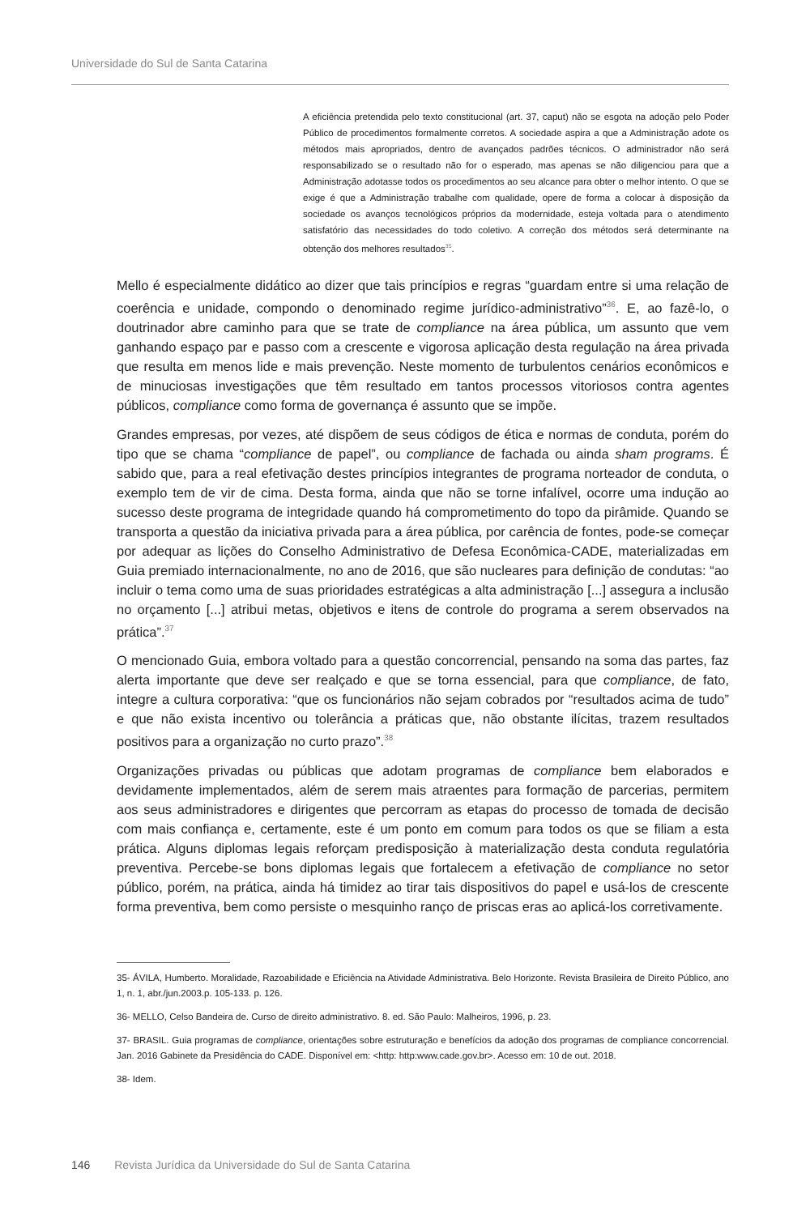Universidade do Sul de Santa Catarina
A eficiência pretendida pelo texto constitucional (art. 37, caput) não se esgota na adoção pelo Poder Público de procedimentos formalmente corretos. A sociedade aspira a que a Administração adote os métodos mais apropriados, dentro de avançados padrões técnicos. O administrador não será responsabilizado se o resultado não for o esperado, mas apenas se não diligenciou para que a Administração adotasse todos os procedimentos ao seu alcance para obter o melhor intento. O que se exige é que a Administração trabalhe com qualidade, opere de forma a colocar à disposição da sociedade os avanços tecnológicos próprios da modernidade, esteja voltada para o atendimento satisfatório das necessidades do todo coletivo. A correção dos métodos será determinante na obtenção dos melhores resultados<sup>35</sup>.
Mello é especialmente didático ao dizer que tais princípios e regras “guardam entre si uma relação de coerência e unidade, compondo o denominado regime jurídico-administrativo”<sup>36</sup>. E, ao fazê-lo, o doutrinador abre caminho para que se trate de compliance na área pública, um assunto que vem ganhando espaço par e passo com a crescente e vigorosa aplicação desta regulação na área privada que resulta em menos lide e mais prevenção. Neste momento de turbulentos cenários econômicos e de minuciosas investigações que têm resultado em tantos processos vitoriosos contra agentes públicos, compliance como forma de governança é assunto que se impõe.
Grandes empresas, por vezes, até dispõem de seus códigos de ética e normas de conduta, porém do tipo que se chama “compliance de papel”, ou compliance de fachada ou ainda sham programs. É sabido que, para a real efetivação destes princípios integrantes de programa norteador de conduta, o exemplo tem de vir de cima. Desta forma, ainda que não se torne infalível, ocorre uma indução ao sucesso deste programa de integridade quando há comprometimento do topo da pirâmide. Quando se transporta a questão da iniciativa privada para a área pública, por carência de fontes, pode-se começar por adequar as lições do Conselho Administrativo de Defesa Econômica-CADE, materializadas em Guia premiado internacionalmente, no ano de 2016, que são nucleares para definição de condutas: “ao incluir o tema como uma de suas prioridades estratégicas a alta administração [...] assegura a inclusão no orçamento [...] atribui metas, objetivos e itens de controle do programa a serem observados na prática”.<sup>37</sup>
O mencionado Guia, embora voltado para a questão concorrencial, pensando na soma das partes, faz alerta importante que deve ser realçado e que se torna essencial, para que compliance, de fato, integre a cultura corporativa: “que os funcionários não sejam cobrados por “resultados acima de tudo” e que não exista incentivo ou tolerância a práticas que, não obstante ilícitas, trazem resultados positivos para a organização no curto prazo”.<sup>38</sup>
Organizações privadas ou públicas que adotam programas de compliance bem elaborados e devidamente implementados, além de serem mais atraentes para formação de parcerias, permitem aos seus administradores e dirigentes que percorram as etapas do processo de tomada de decisão com mais confiança e, certamente, este é um ponto em comum para todos os que se filiam a esta prática. Alguns diplomas legais reforçam predisposição à materialização desta conduta regulatória preventiva. Percebe-se bons diplomas legais que fortalecem a efetivação de compliance no setor público, porém, na prática, ainda há timidez ao tirar tais dispositivos do papel e usá-los de crescente forma preventiva, bem como persiste o mesquinho ranço de priscas eras ao aplicá-los corretivamente.
35- ÁVILA, Humberto. Moralidade, Razoabilidade e Eficiência na Atividade Administrativa. Belo Horizonte. Revista Brasileira de Direito Público, ano 1, n. 1, abr./jun.2003.p. 105-133. p. 126.
36- MELLO, Celso Bandeira de. Curso de direito administrativo. 8. ed. São Paulo: Malheiros, 1996, p. 23.
37- BRASIL. Guia programas de compliance, orientações sobre estruturação e benefícios da adoção dos programas de compliance concorrencial. Jan. 2016 Gabinete da Presidência do CADE. Disponível em: <http: http:www.cade.gov.br>. Acesso em: 10 de out. 2018.
38- Idem.
146 Revista Jurídica da Universidade do Sul de Santa Catarina